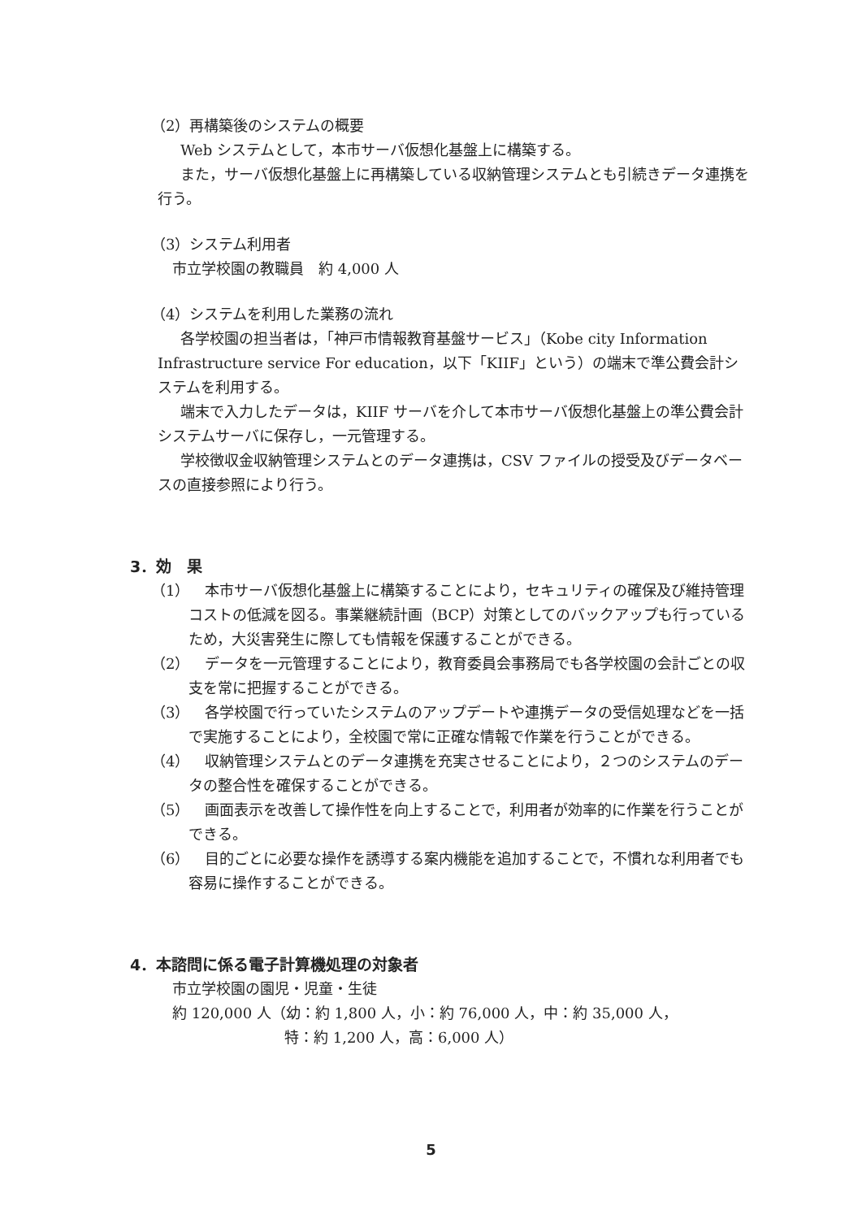（2）再構築後のシステムの概要
Web システムとして，本市サーバ仮想化基盤上に構築する。
また，サーバ仮想化基盤上に再構築している収納管理システムとも引続きデータ連携を行う。
（3）システム利用者
市立学校園の教職員　約 4,000 人
（4）システムを利用した業務の流れ
各学校園の担当者は，「神戸市情報教育基盤サービス」（Kobe city Information Infrastructure service For education，以下「KIIF」という）の端末で準公費会計システムを利用する。
端末で入力したデータは，KIIF サーバを介して本市サーバ仮想化基盤上の準公費会計システムサーバに保存し，一元管理する。
学校徴収金収納管理システムとのデータ連携は，CSV ファイルの授受及びデータベースの直接参照により行う。
3．効　果
（1） 本市サーバ仮想化基盤上に構築することにより，セキュリティの確保及び維持管理コストの低減を図る。事業継続計画（BCP）対策としてのバックアップも行っているため，大災害発生に際しても情報を保護することができる。
（2） データを一元管理することにより，教育委員会事務局でも各学校園の会計ごとの収支を常に把握することができる。
（3） 各学校園で行っていたシステムのアップデートや連携データの受信処理などを一括で実施することにより，全校園で常に正確な情報で作業を行うことができる。
（4） 収納管理システムとのデータ連携を充実させることにより，２つのシステムのデータの整合性を確保することができる。
（5） 画面表示を改善して操作性を向上することで，利用者が効率的に作業を行うことができる。
（6） 目的ごとに必要な操作を誘導する案内機能を追加することで，不慣れな利用者でも容易に操作することができる。
4．本諮問に係る電子計算機処理の対象者
市立学校園の園児・児童・生徒
約 120,000 人（幼：約 1,800 人，小：約 76,000 人，中：約 35,000 人，
特：約 1,200 人，高：6,000 人）
5